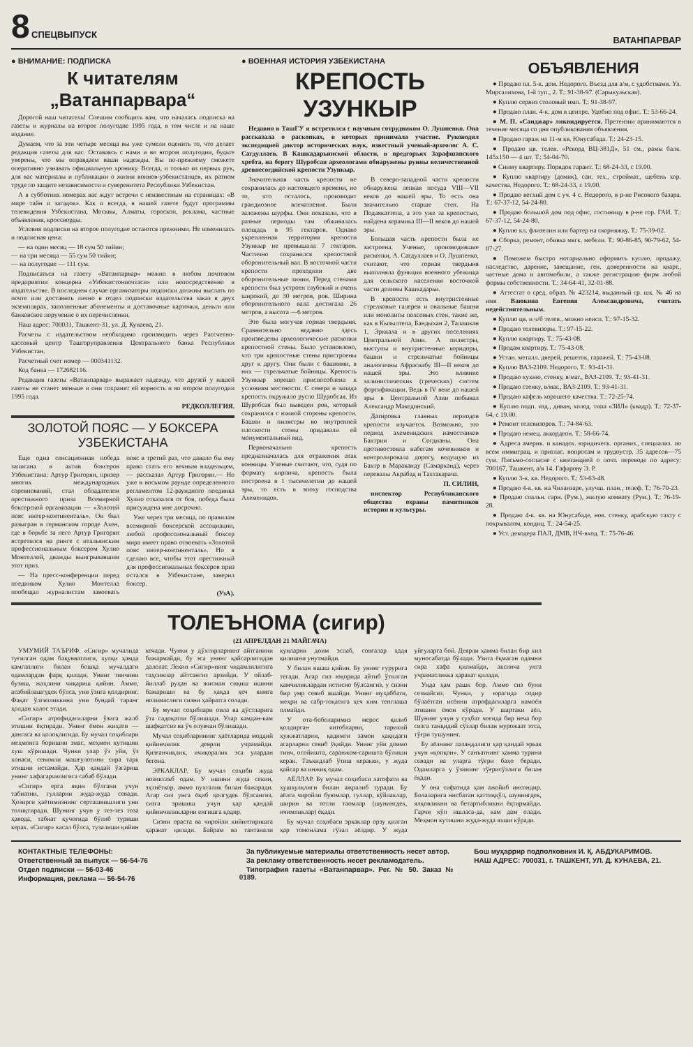8 СПЕЦВЫПУСК
ВАТАНПАРВАР
● ВНИМАНИЕ: ПОДПИСКА
К читателям „Ватанпарвара“
Дорогой наш читатель! Спешим сообщить вам, что началась подписка на газеты и журналы на второе полугодие 1995 года, в том числе и на наше издание.
Думаем, что за эти четыре месяца вы уже сумели оценить то, что делает редакция газеты для вас. Оставаясь с нами и во втором полугодии, будьте уверены, что мы оправдаем ваши надежды. Вы по-прежнему сможете оперативно узнавать официальную хронику. Всегда, и только из первых рук, для вас материалы и публикации о жизни воинов-узбекистанцев, их ратном труде по защите независимости и суверенитета Республики Узбекистан.
А в субботних номерах вас ждут встречи с неизвестным на страницах: «В мире тайн и загадок». Как и всегда, в нашей газете будут программы телевидения Узбекистана, Москвы, Алматы, гороскоп, реклама, частные объявления, кроссворды.
Условия подписки на второе полугодие остаются прежними. Не изменилась и подписная цена:
— на один месяц — 18 сум 50 тийин;
— на три месяца — 55 сум 50 тийин;
— на полугодие — 111 сум.
Подписаться на газету «Ватанпарвар» можно в любом почтовом предприятии концерна «Узбекистонпочтаси» или непосредственно в издательстве. В последнем случае организаторы подписки должны выслать по почте или доставить лично в отдел подписки издательства заказ в двух экземплярах, заполненные абонементы и доставочные карточки, деньги или банковское поручение о их перечислении.
Наш адрес: 700031, Ташкент-31, ул. Д. Кунаева, 21.
Расчеты с издательством необходимо производить через Рассчетно-кассовый центр Ташгоруправления Центрального банка Республики Узбекистан.
Расчетный счет номер — 000341132.
Код банка — 172682116.
Редакция газеты «Ватанпарвар» выражает надежду, что друзей у нашей газеты не станет меньше и они сохранят ей верность и во втором полугодии 1995 года.
РЕДКОЛЛЕГИЯ.
ЗОЛОТОЙ ПОЯС — У БОКСЕРА УЗБЕКИСТАНА
Еще одна сенсационная победа записана в актив боксеров Узбекистана: Артур Григорян, призер многих международных соревнований, стал обладателем престижного приза Всемирной боксерской организации — «Золотой пояс интер-континенталь». Он был разыгран в германском городе Ахен, где в борьбе за него Артур Григорян встретился на ринге с итальянским профессиональным боксером Хулио Монтеллой, дважды выигрывавшим этот приз.
— На пресс-конференции перед поединком Хулио Монтелла пообещал журналистам завоевать пояс в третий раз, что давало бы ему право стать его вечным владельцем,— рассказал Артур Григорян.— Но уже в восьмом раунде определенного регламентом 12-раундного поединка Хулио отказался от боя, победа была присуждена мне досрочно.
Уже через три месяца, по правилам всемирной боксерской ассоциации, любой профессиональный боксер мира имеет право отвоевать «Золотой пояс интер-континенталь». Но я сделаю все, чтобы этот престижный для профессиональных боксеров приз остался в Узбекистане, заверил боксер.
(УзА).
● ВОЕННАЯ ИСТОРИЯ УЗБЕКИСТАНА
КРЕПОСТЬ УЗУНКЫР
Недавно в ТашГУ я встретился с научным сотрудником О. Лушпенко. Она рассказала о раскопках, в которых принимала участие. Руководил экспедицией доктор исторических наук, известный ученый-археолог А. С. Сагдуллаев. В Кашкадарьинской области, в предгорьях Зарафшанского хребта, на берегу Шуробсая археологами обнаружены руины величественной древнесогдийской крепости Узункыр.
Значительная часть крепости не сохранилась до настоящего времени, но то, что осталось, производит грандиозное впечатление. Были заложены шурфы. Они показали, что в разные периоды там обживалась площадь в 95 гектаров. Однако укрепленная территория крепости Узункыр не превышала 7 гектаров. Частично сохранился крепостной оборонительный вал. В восточной части крепости проходили две оборонительные линии. Перед стенами крепости был устроен глубокий и очень широкий, до 30 метров, ров. Ширина оборонительного вала достигала 26 метров, а высота —6 метров.
Это была могучая горная твердыня. Сравнительно недавно здесь произведены археологические раскопки крепостной стены. Было установлено, что три крепостные стены пристроены друг к другу. Они были с башнями, в них — стрельчатые бойницы. Крепость Узункыр хорошо приспособлена к условиям местности. С севера и запада крепость окружало русло Шуробсая. Из Шуробсая был выведен ров, который сохранился с южной стороны крепости. Башни и пилястры во внутренней плоскости стены придавали ей монументальный вид.
Первоначально крепость предназначалась для отражения атак конницы. Ученые считают, что, судя по формату кирпича, крепость была построена в 1 тысячелетии до нашей эры, то есть в эпоху господства Ахеменидов.
В северо-западной части крепости обнаружена лепная посуда VIII—VII веков до нашей эры. То есть она значительно старше стен. На Подаякаттепа, а это уже за крепостью, найдена керамика III—II веков до нашей эры.
Большая часть крепости была не застроена. Ученые, производившие раскопки, А. Сагдуллаев и О. Лушпенко, считают, что горная твердыня выполняла функции военного убежища для сельского населения восточной части долины Кашкадарьи.
В крепости есть внутристенные стрелковые галереи и овальные башни или монолиты похсовых стен, такие же, как в Кызылтепа, Бандыхан 2, Талашкан 1, Эрккала и в других поселениях Центральной Азии. А пилястры, выступы и внутристенные коридоры, башни и стрельчатые бойницы аналогичны Афрасиабу III—II веков до нашей эры. Это влияние эллинистических (греческих) систем фортификации. Ведь в IV веке до нашей эры в Центральной Азии побывал Александр Македонский.
Датировка главных периодов крепости изучается. Возможно, это период ахеменидских наместников Бактрии и Согдианы. Она противостояла набегам кочевников и контролировала дорогу, ведущую из Бактр в Мараканду (Самарканд), через перевалы Акрабад и Тахтакарача.
П. СИЛИН,
инспектор Республиканского общества охраны памятников истории и культуры.
ОБЪЯВЛЕНИЯ
● Продаю пл. 5-к. дом. Недорого. Въезд для а/м, с удобствами. Ул. Мирсалихова, 1-й туп., 2. Т.: 91-38-97. (Сарыкульская).
● Куплю сервиз столовый имп. Т.: 91-38-97.
● Продаю план. 4-к. дом в центре. Удобно под офис. Т.: 53-66-24.
● М. П. «Санджар» ликвидируется. Претензии принимаются в течение месяца со дня опубликования объявления.
● Продаю гараж на 11-м кв. Юнусабада. Т.: 24-23-15.
● Продаю цв. телев. «Рекорд ВЦ-381Д», 51 см., рамы балк. 145х150 — 4 шт. Т.: 54-04-70.
● Сниму квартиру. Порядок гарант. Т.: 68-24-33, с 19.00.
● Куплю квартиру (домик), сан. тех., строймат., щебень хор. качества. Недорого. Т.: 68-24-33, с 19.00.
● Продаю ветхий дом с уч. 4 с. Недорого, в р-не Рисового базара. Т.: 67-37-12, 54-24-80.
● Продаю большой дом под офис, гостиницу в р-не гор. ГАИ. Т.: 67-37-12, 54-24-80.
● Куплю кл. флизелин или бартер на скорняжку. Т.: 75-39-02.
● Сборка, ремонт, обивка мягк. мебели. Т.: 90-86-85, 90-79-62, 54-07-27.
● Поможем быстро нотариально оформить куплю, продажу, наследство, дарение, завещание, ген. доверенности на кварт., частные дома и автомобили, а также регистрацию фирм любой формы собственности. Т.: 34-64-41, 32-01-88.
● Аттестат о сред. образ. № 423214, выданный ср. шк. № 46 на имя Ваюкина Евгения Александровича, считать недействительным.
● Куплю цв. и ч/б телев., можно неисп. Т.: 97-15-32.
● Продаю телевизоры. Т.: 97-15-22.
● Куплю квартиру. Т.: 75-43-08.
● Продам квартиру. Т.: 75-43-08.
● Устан. металл. дверей, решеток, гаражей. Т.: 75-43-08.
● Куплю ВАЗ-2109. Недорого. Т.: 93-41-31.
● Продаю кухню, стенку, в/маг., ВАЗ-2109. Т.: 93-41-31.
● Продаю стенку, в/маг., ВАЗ-2109. Т.: 93-41-31.
● Продаю кафель хорошего качества. Т.: 72-25-74.
● Куплю подп. изд., диван, холод. типа «ЗИЛ» (квадр). Т.: 72-37-64, с 19.00.
● Ремонт телевизоров. Т.: 74-84-63.
● Продаю немец. аккордеон. Т.: 58-66-74.
● Адреса америк. и канадск. юридическ. организ., специализ. по всем иммиграц. и приглас. вопросам и трудоустр. 35 адресов—75 сум. Письмо-согласие с квитанцией о почт. переводе по адресу: 700167, Ташкент, а/я 14. Гафарову Э. Р.
● Куплю 3-к. кв. Недорого. Т.: 53-63-48.
● Продаю 4-к. кв. на Чиланзаре, улучш. план., телеф. Т.: 76-70-23.
● Продаю спальн. гарн. (Рум.), жилую комнату (Рум.). Т.: 76-19-28.
● Продаю 4-к. кв. на Юнусабаде, нов. стенку, арабскую тахту с покрывалом, кондиц. Т.: 24-54-25.
● Уст. декодера ПАЛ, ДМВ, НЧ-вход. Т.: 75-76-46.
ТОЛЕЪНОМА (сигир)
(21 АПРЕЛДАН 21 МАЙГАЧА)
УМУМИЙ ТАЪРИФ. «Сигир» мучалида туғилган одам бақувватлиги, хулқи ҳамда камгаплиги билан бошқа мучалдаги одамлардан фарқ қилади. Унинг тинчини бузиш, жаҳлини чиқариш қийин. Аммо, асабийлашгудек бўлса, уни ўзига қолдиринг. Фақат ўлгизликкина уни бундай таранг ҳолдан халос этади.
«Сигир» атрофидагиларни ўзига жалб этишни ёқтиради. Унинг ёмон жиҳати — дангаса ва қолоқлигида. Бу мучал соҳиблари меҳмонга боришни эмас, меҳмон кутишни хуш кўришади. Чунки улар ўз уйи, ўз хонаси, севимли машғулотини сира тарк этишни истамайди. Ҳар қандай ўзгариш унинг хафагарчилигига сабаб бўлади.
«Сигир» ерга яқин бўлгани учун табиатни, гулларни жуда-жуда севади. Ҳозирги ҳаётимизнинг серташвишлиги уни толиқтиради. Шунинг учун у тез-тез тоза ҳавода, табиат қучоғида бўлиб туриши керак. «Сигир» касал бўлса, тузалиши қийин кечади. Чунки у дўхтирларнинг айтганини бажармайди, бу эса унинг қайсарлигидан далолат. Лекин «Сигир»нинг чидамлилигига таҳсинлар айтсангиз арзийди. У ойлаб-йиллаб руҳан ва жисман сиқиш ишини бажариши ва бу ҳақда ҳеч кимга нолимаслиги сизни ҳайратга солади.
Бу мучал соҳиблари оила ва дўстларига ўта садоқатли бўлишади. Улар камдан-кам шафқатсиз ва ўч олувчан бўлишади.
Мучал соҳибларининг ҳаётларида моддий қийинчилик деярли учрамайди. Қизғанчиқлик, ичиқоралик эса улардан бегона.
ЭРКАКЛАР. Бу мучал соҳиби жуда нозиктаъб одам. У ишини жуда секин, эҳтиёткор, аммо пухталик билан бажаради. Агар сиз унга ёқиб қолгудек бўлсангиз, сизга эришиш учун ҳар қандай қийинчиликларни енгишга қодир.
Сизни ораста ва чиройли кийинтиришга ҳаракат қилади. Байрам ва тантанали кунларни доим эслаб, совғалар ҳадя қилишни унутмайди.
У билан яшаш қийин. Бу унинг ғурурига тегади. Агар сиз юқорида айтиб ўтилган камчиликлардан истисно бўлсангиз, у сизни бир умр севиб яшайди. Унинг муҳаббати, меҳри ва сабр-тоқатига ҳеч ким тенглаша олмайди.
У ота-боболаримиз мерос қилиб қолдирган китобларни, тарихий ҳужжатларни, қадимги замон ҳақидаги асарларни севиб ўқийди. Унинг уйи доимо тинч, осойишта, саранжом-саришта бўлиши керак. Таъкидлаб ўтиш керакки, у жуда қайсар ва инжиқ одам.
АЁЛЛАР. Бу мучал соҳибаси латофати ва хушхулқлиги билан ажралиб туради. Бу аёлга чиройли буюмлар, гуллар, кўйлаклар, ширин ва тотли таомлар (шунингдек, ичимликлар) ёқади.
Бу мучал соҳибаси эркаклар орзу қилган ҳар томонлама гўзал аёлдир. У жуда уйғуларга бой. Деярли ҳамма билан бир хил муносабатда бўлади. Узига ёқмаган одамни сира хафа қилмайди, аксинча унга учрамасликка ҳаракат қилади.
Унда ҳам рашк бор. Аммо сиз буни сезмайсиз. Чунки, у юрагида содир бўлаётган исённи атрофдагиларга намоён этишни ёмон кўради. У шартаки аёл. Шунинг учун у суҳбат чоғида бир неча бор сизга танқидий сўзлар билан мурожаат этса, тўғри тушунинг.
Бу аёлнинг пазандалиги ҳар қандай эркак учун «қопқон». У санъатнинг ҳамма турини севади ва уларга тўғри баҳо беради. Одамларга у ўзининг тўғрисўзлиги билан ёқади.
У она сифатида ҳам ажойиб инсондир. Болаларига нисбатан қаттиққўл, шунингдек, ялқовликни ва бетартибликни ёқтирмайди. Гарчи кўп ишласа-да, кам дам олади. Меҳмон кутишни жуда-жуда яхши кўради.
КОНТАКТНЫЕ ТЕЛЕФОНЫ:
Ответственный за выпуск — 56-54-76
Отдел подписки — 56-03-46
Информация, реклама — 56-54-76
За публикуемые материалы ответственность несет автор.
За рекламу ответственность несет рекламодатель.
Типография газеты «Ватанпарвар». Рег. № 50. Заказ № 0189.
Бош муҳаррир подполковник И. Қ. АБДУКАРИМОВ.
НАШ АДРЕС: 700031, г. ТАШКЕНТ, УЛ. Д. КУНАЕВА, 21.